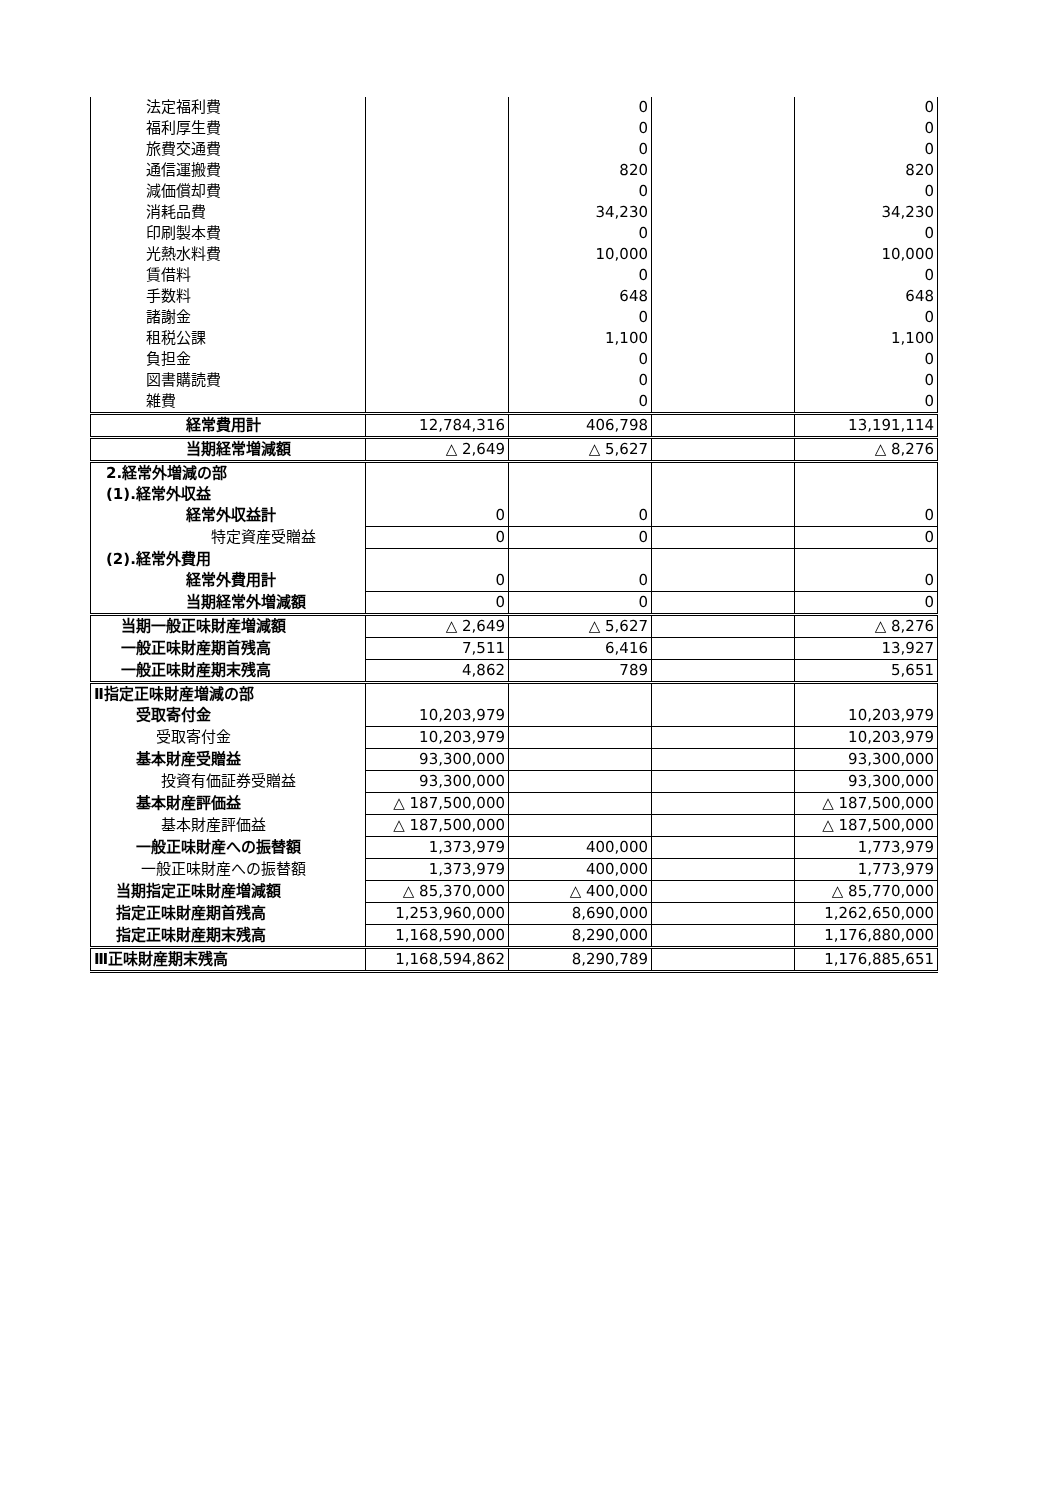| 法定福利費 | | 0 | | 0 |
| 福利厚生費 | | 0 | | 0 |
| 旅費交通費 | | 0 | | 0 |
| 通信運搬費 | | 820 | | 820 |
| 減価償却費 | | 0 | | 0 |
| 消耗品費 | | 34,230 | | 34,230 |
| 印刷製本費 | | 0 | | 0 |
| 光熱水料費 | | 10,000 | | 10,000 |
| 賃借料 | | 0 | | 0 |
| 手数料 | | 648 | | 648 |
| 諸謝金 | | 0 | | 0 |
| 租税公課 | | 1,100 | | 1,100 |
| 負担金 | | 0 | | 0 |
| 図書購読費 | | 0 | | 0 |
| 雑費 | | 0 | | 0 |
| 経常費用計 | 12,784,316 | 406,798 | | 13,191,114 |
| 当期経常増減額 | △ 2,649 | △ 5,627 | | △ 8,276 |
| 2.経常外増減の部 | | | | |
| (1).経常外収益 | | | | |
| 経常外収益計 | 0 | 0 | | 0 |
| 特定資産受贈益 | 0 | 0 | | 0 |
| (2).経常外費用 | | | | |
| 経常外費用計 | 0 | 0 | | 0 |
| 当期経常外増減額 | 0 | 0 | | 0 |
| 当期一般正味財産増減額 | △ 2,649 | △ 5,627 | | △ 8,276 |
| 一般正味財産期首残高 | 7,511 | 6,416 | | 13,927 |
| 一般正味財産期末残高 | 4,862 | 789 | | 5,651 |
| Ⅱ指定正味財産増減の部 | | | | |
| 受取寄付金 | 10,203,979 | | | 10,203,979 |
| 受取寄付金 | 10,203,979 | | | 10,203,979 |
| 基本財産受贈益 | 93,300,000 | | | 93,300,000 |
| 投資有価証券受贈益 | 93,300,000 | | | 93,300,000 |
| 基本財産評価益 | △ 187,500,000 | | | △ 187,500,000 |
| 基本財産評価益 | △ 187,500,000 | | | △ 187,500,000 |
| 一般正味財産への振替額 | 1,373,979 | 400,000 | | 1,773,979 |
| 一般正味財産への振替額 | 1,373,979 | 400,000 | | 1,773,979 |
| 当期指定正味財産増減額 | △ 85,370,000 | △ 400,000 | | △ 85,770,000 |
| 指定正味財産期首残高 | 1,253,960,000 | 8,690,000 | | 1,262,650,000 |
| 指定正味財産期末残高 | 1,168,590,000 | 8,290,000 | | 1,176,880,000 |
| Ⅲ正味財産期末残高 | 1,168,594,862 | 8,290,789 | | 1,176,885,651 |